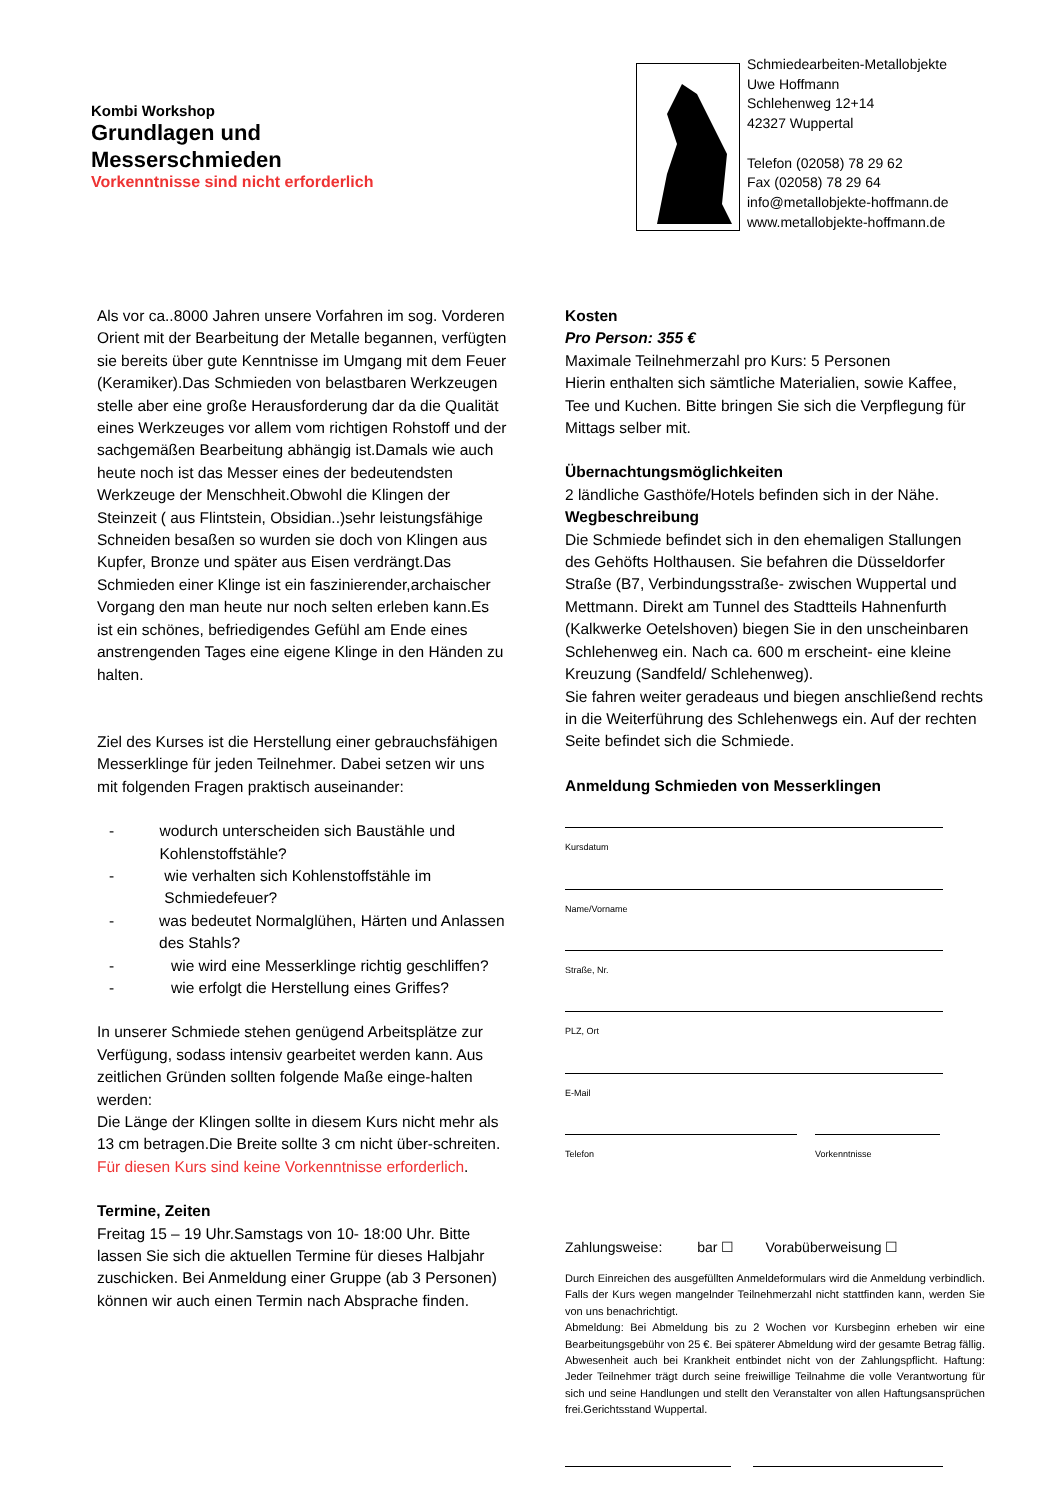Kombi Workshop
Grundlagen und
Messerschmieden
Vorkenntnisse sind nicht erforderlich
Schmiedearbeiten-Metallobjekte
Uwe Hoffmann
Schlehenweg 12+14
42327 Wuppertal
Telefon (02058) 78 29 62
Fax (02058) 78 29 64
info@metallobjekte-hoffmann.de
www.metallobjekte-hoffmann.de
Als vor ca..8000 Jahren unsere Vorfahren im sog. Vorderen Orient mit der Bearbeitung der Metalle begannen, verfügten sie bereits über gute Kenntnisse im Umgang mit dem Feuer (Keramiker).Das Schmieden von belastbaren Werkzeugen stelle aber eine große Herausforderung dar da die Qualität eines Werkzeuges vor allem vom richtigen Rohstoff und der sachgemäßen Bearbeitung abhängig ist.Damals wie auch heute noch ist das Messer eines der bedeutendsten Werkzeuge der Menschheit.Obwohl die Klingen der Steinzeit ( aus Flintstein, Obsidian..)sehr leistungsfähige Schneiden besaßen so wurden sie doch von Klingen aus Kupfer, Bronze und später aus Eisen verdrängt.Das Schmieden einer Klinge ist ein faszinierender,archaischer Vorgang den man heute nur noch selten erleben kann.Es ist ein schönes, befriedigendes Gefühl am Ende eines anstrengenden Tages eine eigene Klinge in den Händen zu halten.
Ziel des Kurses ist die Herstellung einer gebrauchsfähigen Messerklinge für jeden Teilnehmer. Dabei setzen wir uns mit folgenden Fragen praktisch auseinander:
- wodurch unterscheiden sich Baustähle und Kohlenstoffstähle?
- wie verhalten sich Kohlenstoffstähle im Schmiedefeuer?
- was bedeutet Normalglühen, Härten und Anlassen des Stahls?
- wie wird eine Messerklinge richtig geschliffen?
- wie erfolgt die Herstellung eines Griffes?
In unserer Schmiede stehen genügend Arbeitsplätze zur Verfügung, sodass intensiv gearbeitet werden kann. Aus zeitlichen Gründen sollten folgende Maße einge-halten werden:
Die Länge der Klingen sollte in diesem Kurs nicht mehr als 13 cm betragen.Die Breite sollte 3 cm nicht über-schreiten.
Für diesen Kurs sind keine Vorkenntnisse erforderlich.
Termine, Zeiten
Freitag 15 – 19 Uhr.Samstags von 10- 18:00 Uhr. Bitte lassen Sie sich die aktuellen Termine für dieses Halbjahr zuschicken. Bei Anmeldung einer Gruppe (ab 3 Personen) können wir auch einen Termin nach Absprache finden.
Kosten
Pro Person: 355 €
Maximale Teilnehmerzahl pro Kurs: 5 Personen
Hierin enthalten sich sämtliche Materialien, sowie Kaffee, Tee und Kuchen. Bitte bringen Sie sich die Verpflegung für Mittags selber mit.
Übernachtungsmöglichkeiten
2 ländliche Gasthöfe/Hotels befinden sich in der Nähe.
Wegbeschreibung
Die Schmiede befindet sich in den ehemaligen Stallungen des Gehöfts Holthausen. Sie befahren die Düsseldorfer Straße (B7, Verbindungsstraße- zwischen Wuppertal und Mettmann. Direkt am Tunnel des Stadtteils Hahnenfurth (Kalkwerke Oetelshoven) biegen Sie in den unscheinbaren Schlehenweg ein. Nach ca. 600 m erscheint- eine kleine Kreuzung (Sandfeld/ Schlehenweg).
Sie fahren weiter geradeaus und biegen anschließend rechts in die Weiterführung des Schlehenwegs ein. Auf der rechten Seite befindet sich die Schmiede.
Anmeldung Schmieden von Messerklingen
Kursdatum
Name/Vorname
Straße, Nr.
PLZ, Ort
E-Mail
Telefon Vorkenntnisse
Zahlungsweise: bar ☐ Vorabüberweisung ☐
Durch Einreichen des ausgefüllten Anmeldeformulars wird die Anmeldung verbindlich. Falls der Kurs wegen mangelnder Teilnehmerzahl nicht stattfinden kann, werden Sie von uns benachrichtigt.
Abmeldung: Bei Abmeldung bis zu 2 Wochen vor Kursbeginn erheben wir eine Bearbeitungsgebühr von 25 €. Bei späterer Abmeldung wird der gesamte Betrag fällig. Abwesenheit auch bei Krankheit entbindet nicht von der Zahlungspflicht. Haftung: Jeder Teilnehmer trägt durch seine freiwillige Teilnahme die volle Verantwortung für sich und seine Handlungen und stellt den Veranstalter von allen Haftungsansprüchen frei.Gerichtsstand Wuppertal.